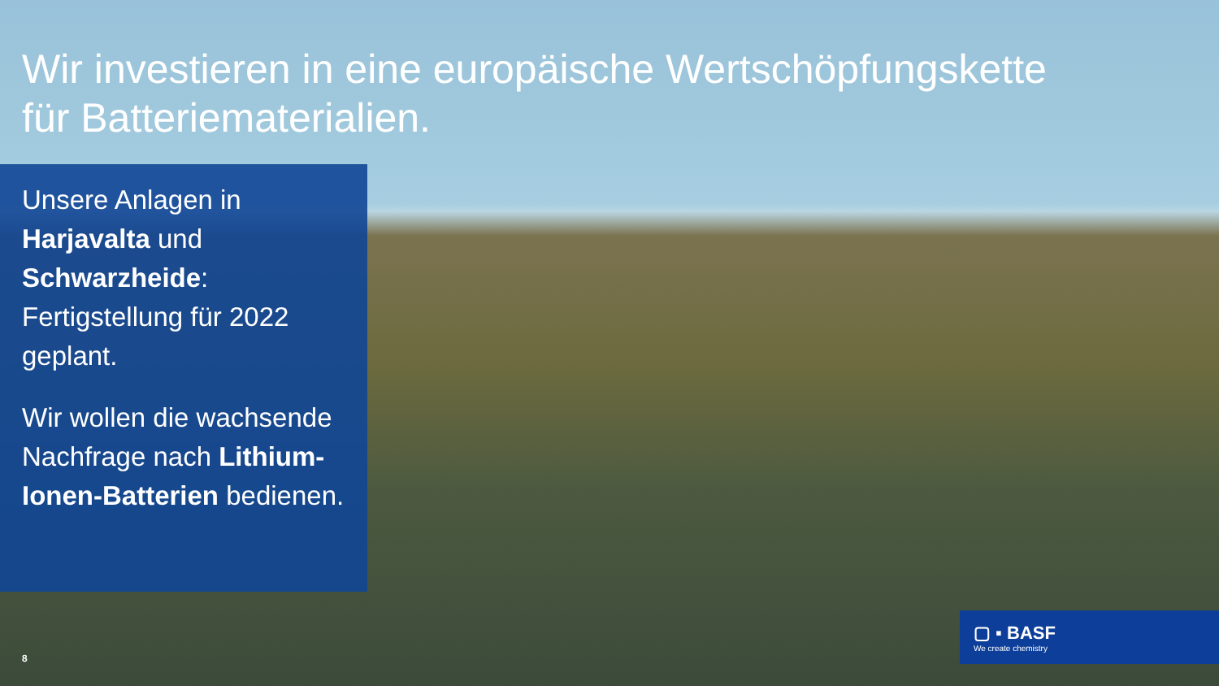Wir investieren in eine europäische Wertschöpfungskette
für Batteriematerialien.
Unsere Anlagen in Harjavalta und Schwarzheide: Fertigstellung für 2022 geplant.
Wir wollen die wachsende Nachfrage nach Lithium-Ionen-Batterien bedienen.
▢ ▪ BASF
We create chemistry
8